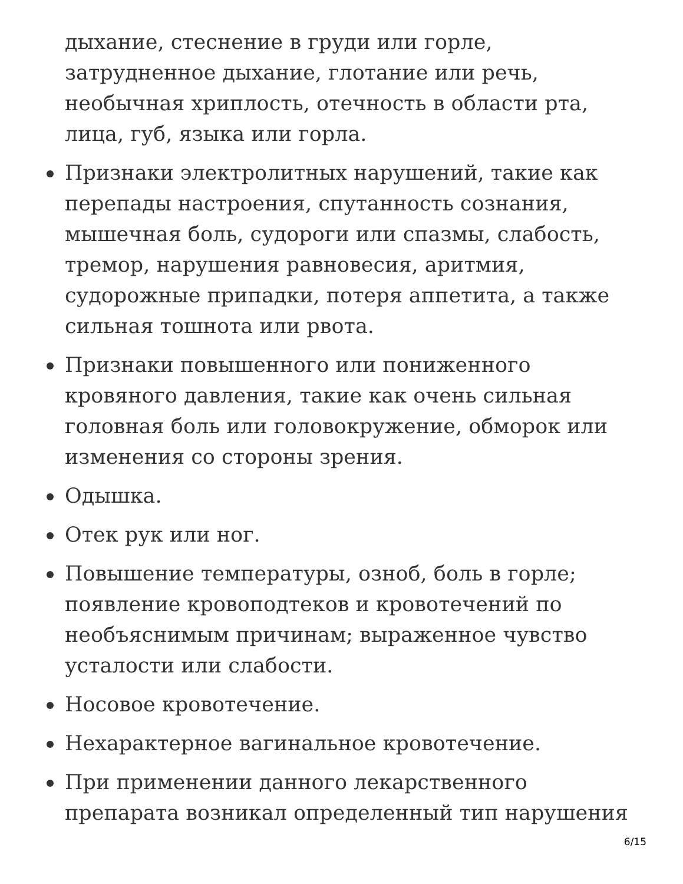дыхание, стеснение в груди или горле, затрудненное дыхание, глотание или речь, необычная хриплость, отечность в области рта, лица, губ, языка или горла.
Признаки электролитных нарушений, такие как перепады настроения, спутанность сознания, мышечная боль, судороги или спазмы, слабость, тремор, нарушения равновесия, аритмия, судорожные припадки, потеря аппетита, а также сильная тошнота или рвота.
Признаки повышенного или пониженного кровяного давления, такие как очень сильная головная боль или головокружение, обморок или изменения со стороны зрения.
Одышка.
Отек рук или ног.
Повышение температуры, озноб, боль в горле; появление кровоподтеков и кровотечений по необъяснимым причинам; выраженное чувство усталости или слабости.
Носовое кровотечение.
Нехарактерное вагинальное кровотечение.
При применении данного лекарственного препарата возникал определенный тип нарушения
6/15